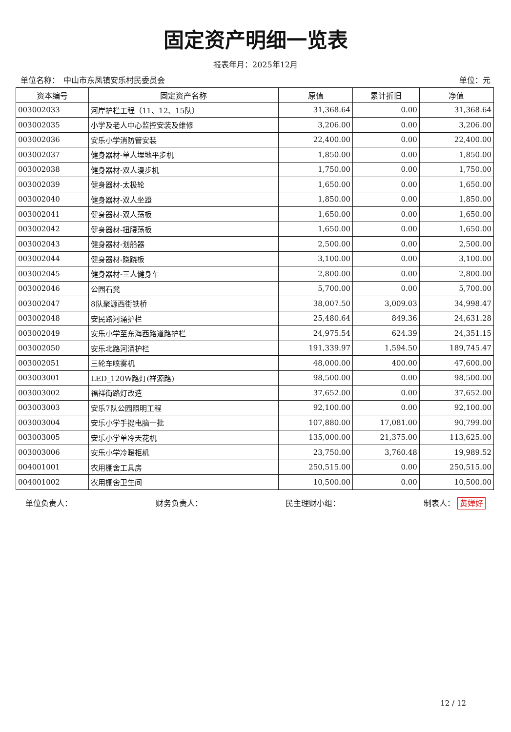固定资产明细一览表
报表年月：2025年12月
单位名称：　中山市东凤镇安乐村民委员会 单位：元
| 资本编号 | 固定资产名称 | 原值 | 累计折旧 | 净值 |
| --- | --- | --- | --- | --- |
| 003002033 | 河岸护栏工程（11、12、15队） | 31,368.64 | 0.00 | 31,368.64 |
| 003002035 | 小学及老人中心监控安装及维修 | 3,206.00 | 0.00 | 3,206.00 |
| 003002036 | 安乐小学消防管安装 | 22,400.00 | 0.00 | 22,400.00 |
| 003002037 | 健身器材-单人埋地平步机 | 1,850.00 | 0.00 | 1,850.00 |
| 003002038 | 健身器材-双人漫步机 | 1,750.00 | 0.00 | 1,750.00 |
| 003002039 | 健身器材-太极轮 | 1,650.00 | 0.00 | 1,650.00 |
| 003002040 | 健身器材-双人坐蹬 | 1,850.00 | 0.00 | 1,850.00 |
| 003002041 | 健身器材-双人荡板 | 1,650.00 | 0.00 | 1,650.00 |
| 003002042 | 健身器材-扭腰荡板 | 1,650.00 | 0.00 | 1,650.00 |
| 003002043 | 健身器材-划船器 | 2,500.00 | 0.00 | 2,500.00 |
| 003002044 | 健身器材-跷跷板 | 3,100.00 | 0.00 | 3,100.00 |
| 003002045 | 健身器材-三人健身车 | 2,800.00 | 0.00 | 2,800.00 |
| 003002046 | 公园石凳 | 5,700.00 | 0.00 | 5,700.00 |
| 003002047 | 8队聚源西街铁桥 | 38,007.50 | 3,009.03 | 34,998.47 |
| 003002048 | 安民路河涌护栏 | 25,480.64 | 849.36 | 24,631.28 |
| 003002049 | 安乐小学至东海西路道路护栏 | 24,975.54 | 624.39 | 24,351.15 |
| 003002050 | 安乐北路河涌护栏 | 191,339.97 | 1,594.50 | 189,745.47 |
| 003002051 | 三轮车喷雾机 | 48,000.00 | 400.00 | 47,600.00 |
| 003003001 | LED_120W路灯(祥源路) | 98,500.00 | 0.00 | 98,500.00 |
| 003003002 | 福祥街路灯改造 | 37,652.00 | 0.00 | 37,652.00 |
| 003003003 | 安乐7队公园照明工程 | 92,100.00 | 0.00 | 92,100.00 |
| 003003004 | 安乐小学手提电脑一批 | 107,880.00 | 17,081.00 | 90,799.00 |
| 003003005 | 安乐小学单冷天花机 | 135,000.00 | 21,375.00 | 113,625.00 |
| 003003006 | 安乐小学冷暖柜机 | 23,750.00 | 3,760.48 | 19,989.52 |
| 004001001 | 农用棚舍工具房 | 250,515.00 | 0.00 | 250,515.00 |
| 004001002 | 农用棚舍卫生间 | 10,500.00 | 0.00 | 10,500.00 |
单位负责人： 财务负责人： 民主理财小组： 制表人： 黄婵好
12 / 12